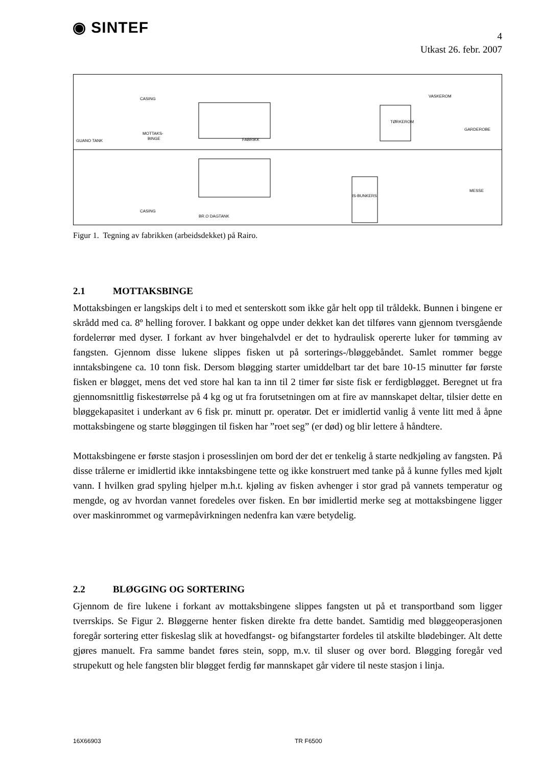◉ SINTEF
4
Utkast 26. febr. 2007
CASING
MOTTAKS-
BINGE
GUANO TANK
FABRIKK
VASKEROM
TØRKEROM
GARDEROBE
IS-BUNKERS
CASING
BR.O DAGTANK
MESSE
Figur 1. Tegning av fabrikken (arbeidsdekket) på Rairo.
2.1 MOTTAKSBINGE
Mottaksbingen er langskips delt i to med et senterskott som ikke går helt opp til tråldekk. Bunnen i bingene er skrådd med ca. 8º helling forover. I bakkant og oppe under dekket kan det tilføres vann gjennom tversgående fordelerrør med dyser. I forkant av hver bingehalvdel er det to hydraulisk opererte luker for tømming av fangsten. Gjennom disse lukene slippes fisken ut på sorterings-/bløggebåndet. Samlet rommer begge inntaksbingene ca. 10 tonn fisk. Dersom bløgging starter umiddelbart tar det bare 10-15 minutter før første fisken er bløgget, mens det ved store hal kan ta inn til 2 timer før siste fisk er ferdigbløgget. Beregnet ut fra gjennomsnittlig fiskestørrelse på 4 kg og ut fra forutsetningen om at fire av mannskapet deltar, tilsier dette en bløggekapasitet i underkant av 6 fisk pr. minutt pr. operatør. Det er imidlertid vanlig å vente litt med å åpne mottaksbingene og starte bløggingen til fisken har ”roet seg” (er død) og blir lettere å håndtere.
Mottaksbingene er første stasjon i prosesslinjen om bord der det er tenkelig å starte nedkjøling av fangsten. På disse trålerne er imidlertid ikke inntaksbingene tette og ikke konstruert med tanke på å kunne fylles med kjølt vann. I hvilken grad spyling hjelper m.h.t. kjøling av fisken avhenger i stor grad på vannets temperatur og mengde, og av hvordan vannet foredeles over fisken. En bør imidlertid merke seg at mottaksbingene ligger over maskinrommet og varmepåvirkningen nedenfra kan være betydelig.
2.2 BLØGGING OG SORTERING
Gjennom de fire lukene i forkant av mottaksbingene slippes fangsten ut på et transportband som ligger tverrskips. Se Figur 2. Bløggerne henter fisken direkte fra dette bandet. Samtidig med bløggeoperasjonen foregår sortering etter fiskeslag slik at hovedfangst- og bifangstarter fordeles til atskilte blødebinger. Alt dette gjøres manuelt. Fra samme bandet føres stein, sopp, m.v. til sluser og over bord. Bløgging foregår ved strupekutt og hele fangsten blir bløgget ferdig før mannskapet går videre til neste stasjon i linja.
16X66903 TR F6500